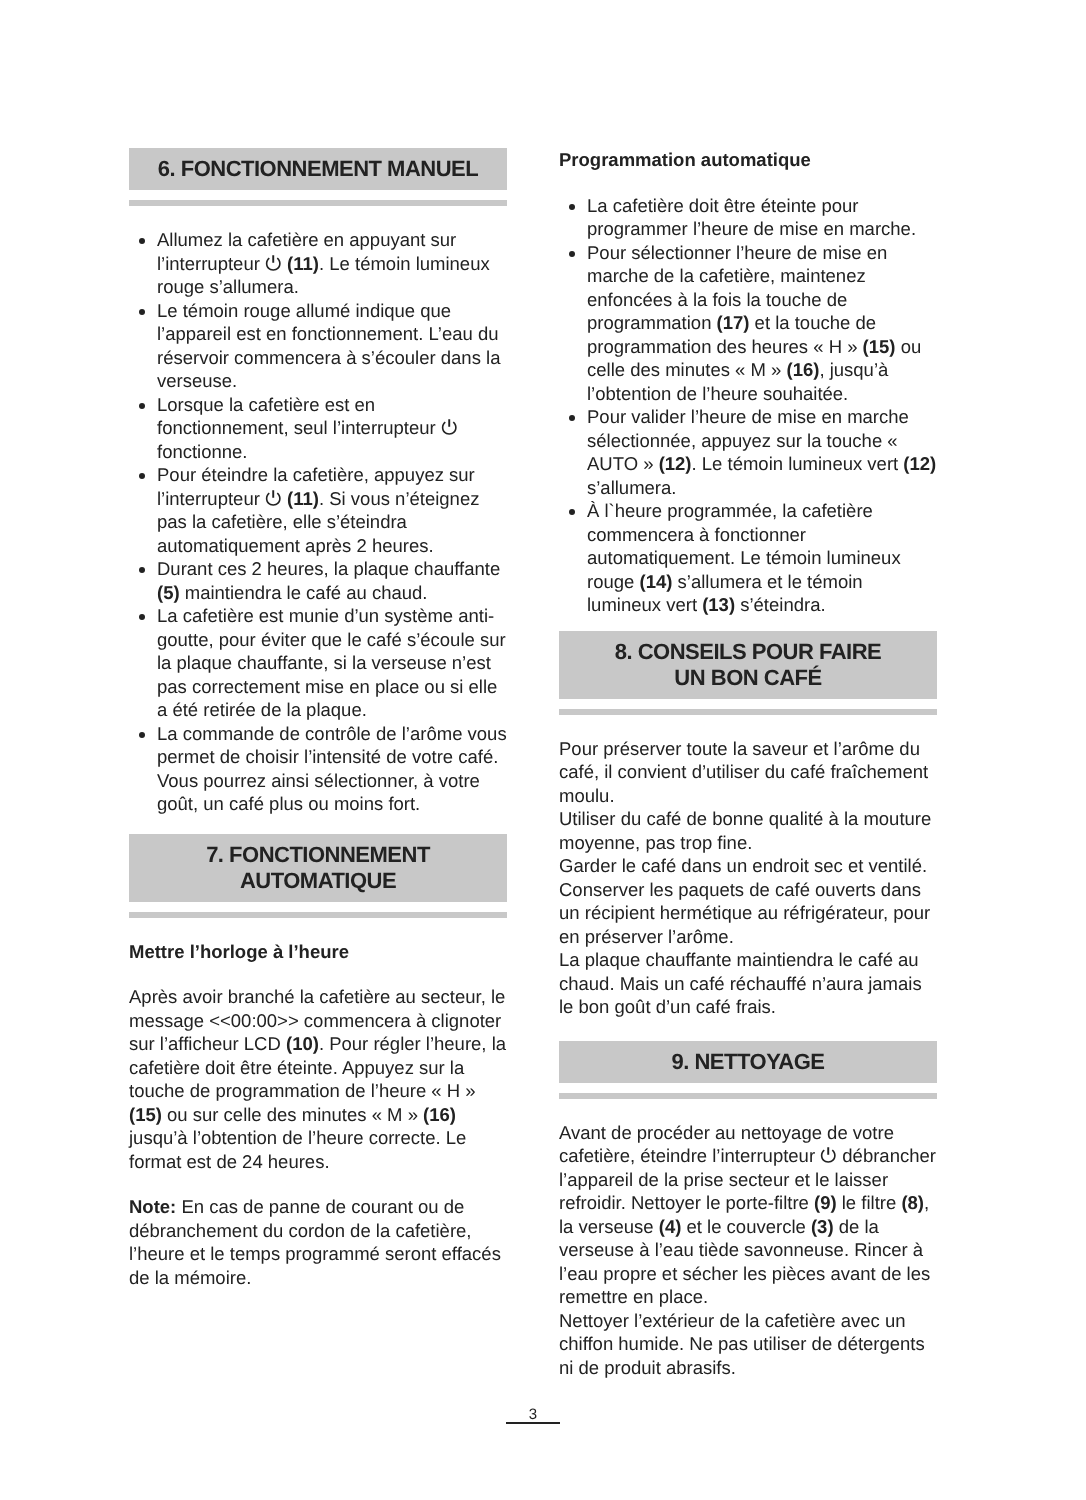6. FONCTIONNEMENT MANUEL
Allumez la cafetière en appuyant sur l’interrupteur ⏻ (11). Le témoin lumineux rouge s’allumera.
Le témoin rouge allumé indique que l’appareil est en fonctionnement. L’eau du réservoir commencera à s’écouler dans la verseuse.
Lorsque la cafetière est en fonctionnement, seul l’interrupteur ⏻ fonctionne.
Pour éteindre la cafetière, appuyez sur l’interrupteur ⏻ (11). Si vous n’éteignez pas la cafetière, elle s’éteindra automatiquement après 2 heures.
Durant ces 2 heures, la plaque chauffante (5) maintiendra le café au chaud.
La cafetière est munie d’un système anti-goutte, pour éviter que le café s’écoule sur la plaque chauffante, si la verseuse n’est pas correctement mise en place ou si elle a été retirée de la plaque.
La commande de contrôle de l’arôme vous permet de choisir l’intensité de votre café. Vous pourrez ainsi sélectionner, à votre goût, un café plus ou moins fort.
7. FONCTIONNEMENT AUTOMATIQUE
Mettre l’horloge à l’heure
Après avoir branché la cafetière au secteur, le message <<00:00>> commencera à clignoter sur l’afficheur LCD (10). Pour régler l’heure, la cafetière doit être éteinte. Appuyez sur la touche de programmation de l’heure « H » (15) ou sur celle des minutes « M » (16) jusqu’à l’obtention de l’heure correcte. Le format est de 24 heures.
Note: En cas de panne de courant ou de débranchement du cordon de la cafetière, l’heure et le temps programmé seront effacés de la mémoire.
Programmation automatique
La cafetière doit être éteinte pour programmer l’heure de mise en marche.
Pour sélectionner l’heure de mise en marche de la cafetière, maintenez enfoncées à la fois la touche de programmation (17) et la touche de programmation des heures « H » (15) ou celle des minutes « M » (16), jusqu’à l’obtention de l’heure souhaitée.
Pour valider l’heure de mise en marche sélectionnée, appuyez sur la touche « AUTO » (12). Le témoin lumineux vert (12) s’allumera.
À l`heure programmée, la cafetière commencera à fonctionner automatiquement. Le témoin lumineux rouge (14) s’allumera et le témoin lumineux vert (13) s’éteindra.
8. CONSEILS POUR FAIRE
UN BON CAFÉ
Pour préserver toute la saveur et l’arôme du café, il convient d’utiliser du café fraîchement moulu.
Utiliser du café de bonne qualité à la mouture moyenne, pas trop fine.
Garder le café dans un endroit sec et ventilé. Conserver les paquets de café ouverts dans un récipient hermétique au réfrigérateur, pour en préserver l’arôme.
La plaque chauffante maintiendra le café au chaud. Mais un café réchauffé n’aura jamais le bon goût d’un café frais.
9. NETTOYAGE
Avant de procéder au nettoyage de votre cafetière, éteindre l’interrupteur ⏻ débrancher l’appareil de la prise secteur et le laisser refroidir. Nettoyer le porte-filtre (9) le filtre (8), la verseuse (4) et le couvercle (3) de la verseuse à l’eau tiède savonneuse. Rincer à l’eau propre et sécher les pièces avant de les remettre en place.
Nettoyer l’extérieur de la cafetière avec un chiffon humide. Ne pas utiliser de détergents ni de produit abrasifs.
3